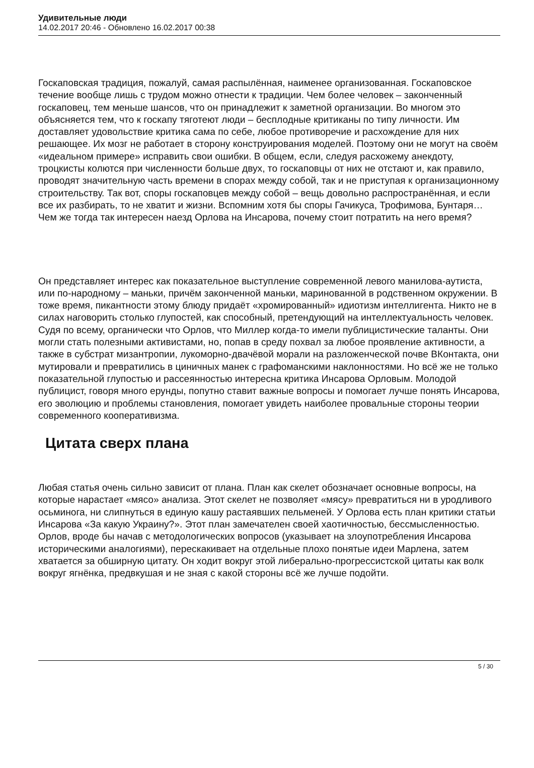Удивительные люди
14.02.2017 20:46 - Обновлено 16.02.2017 00:38
Госкаповская традиция, пожалуй, самая распылённая, наименее организованная. Госкаповское течение вообще лишь с трудом можно отнести к традиции. Чем более человек – законченный госкаповец, тем меньше шансов, что он принадлежит к заметной организации. Во многом это объясняется тем, что к госкапу тяготеют люди – бесплодные критиканы по типу личности. Им доставляет удовольствие критика сама по себе, любое противоречие и расхождение для них решающее. Их мозг не работает в сторону конструирования моделей. Поэтому они не могут на своём «идеальном примере» исправить свои ошибки. В общем, если, следуя расхожему анекдоту, троцкисты колются при численности больше двух, то госкаповцы от них не отстают и, как правило, проводят значительную часть времени в спорах между собой, так и не приступая к организационному строительству. Так вот, споры госкаповцев между собой – вещь довольно распространённая, и если все их разбирать, то не хватит и жизни. Вспомним хотя бы споры Гачикуса, Трофимова, Бунтаря… Чем же тогда так интересен наезд Орлова на Инсарова, почему стоит потратить на него время?
Он представляет интерес как показательное выступление современной левого манилова-аутиста, или по-народному – маньки, причём законченной маньки, маринованной в родственном окружении. В тоже время, пикантности этому блюду придаёт «хромированный» идиотизм интеллигента. Никто не в силах наговорить столько глупостей, как способный, претендующий на интеллектуальность человек. Судя по всему, органически что Орлов, что Миллер когда-то имели публицистические таланты. Они могли стать полезными активистами, но, попав в среду похвал за любое проявление активности, а также в субстрат мизантропии, лукоморно-двачёвой морали на разложенческой почве ВКонтакта, они мутировали и превратились в циничных манек с графоманскими наклонностями. Но всё же не только показательной глупостью и рассеянностью интересна критика Инсарова Орловым. Молодой публицист, говоря много ерунды, попутно ставит важные вопросы и помогает лучше понять Инсарова, его эволюцию и проблемы становления, помогает увидеть наиболее провальные стороны теории современного кооперативизма.
Цитата сверх плана
Любая статья очень сильно зависит от плана. План как скелет обозначает основные вопросы, на которые нарастает «мясо» анализа. Этот скелет не позволяет «мясу» превратиться ни в уродливого осьминога, ни слипнуться в единую кашу растаявших пельменей. У Орлова есть план критики статьи Инсарова «За какую Украину?». Этот план замечателен своей хаотичностью, бессмысленностью. Орлов, вроде бы начав с методологических вопросов (указывает на злоупотребления Инсарова историческими аналогиями), перескакивает на отдельные плохо понятые идеи Марлена, затем хватается за обширную цитату. Он ходит вокруг этой либерально-прогрессистской цитаты как волк вокруг ягнёнка, предвкушая и не зная с какой стороны всё же лучше подойти.
5 / 30